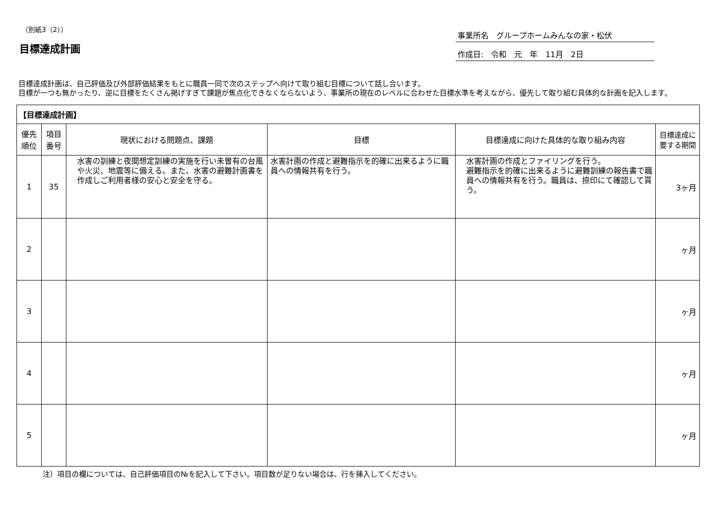（別紙3（2））
目標達成計画
事業所名　グループホームみんなの家・松伏
作成日:　令和　元　年　11月　2日
目標達成計画は、自己評価及び外部評価結果をもとに職員一同で次のステップへ向けて取り組む目標について話し合います。
目標が一つも無かったり、逆に目標をたくさん掲げすぎて課題が焦点化できなくならないよう、事業所の現在のレベルに合わせた目標水準を考えながら、優先して取り組む具体的な計画を記入します。
| 【目標達成計画】 | | | | | |
| --- | --- | --- | --- | --- | --- |
| 優先 順位 | 項目 番号 | 現状における問題点、課題 | 目標 | 目標達成に向けた具体的な取り組み内容 | 目標達成に 要する期間 |
| 1 | 35 | 水害の訓練と夜間想定訓練の実施を行い未曽有の台風や火災、地震等に備える。また、水害の避難計画書を作成しご利用者様の安心と安全を守る。 | 水害計画の作成と避難指示を的確に出来るように職員への情報共有を行う。 | 水害計画の作成とファイリングを行う。 避難指示を的確に出来るように避難訓練の報告書で職員への情報共有を行う。職員は、捺印にて確認して貰う。 | 3ヶ月 |
| 2 | | | | | ヶ月 |
| 3 | | | | | ヶ月 |
| 4 | | | | | ヶ月 |
| 5 | | | | | ヶ月 |
注）項目の欄については、自己評価項目の№を記入して下さい。項目数が足りない場合は、行を挿入してください。